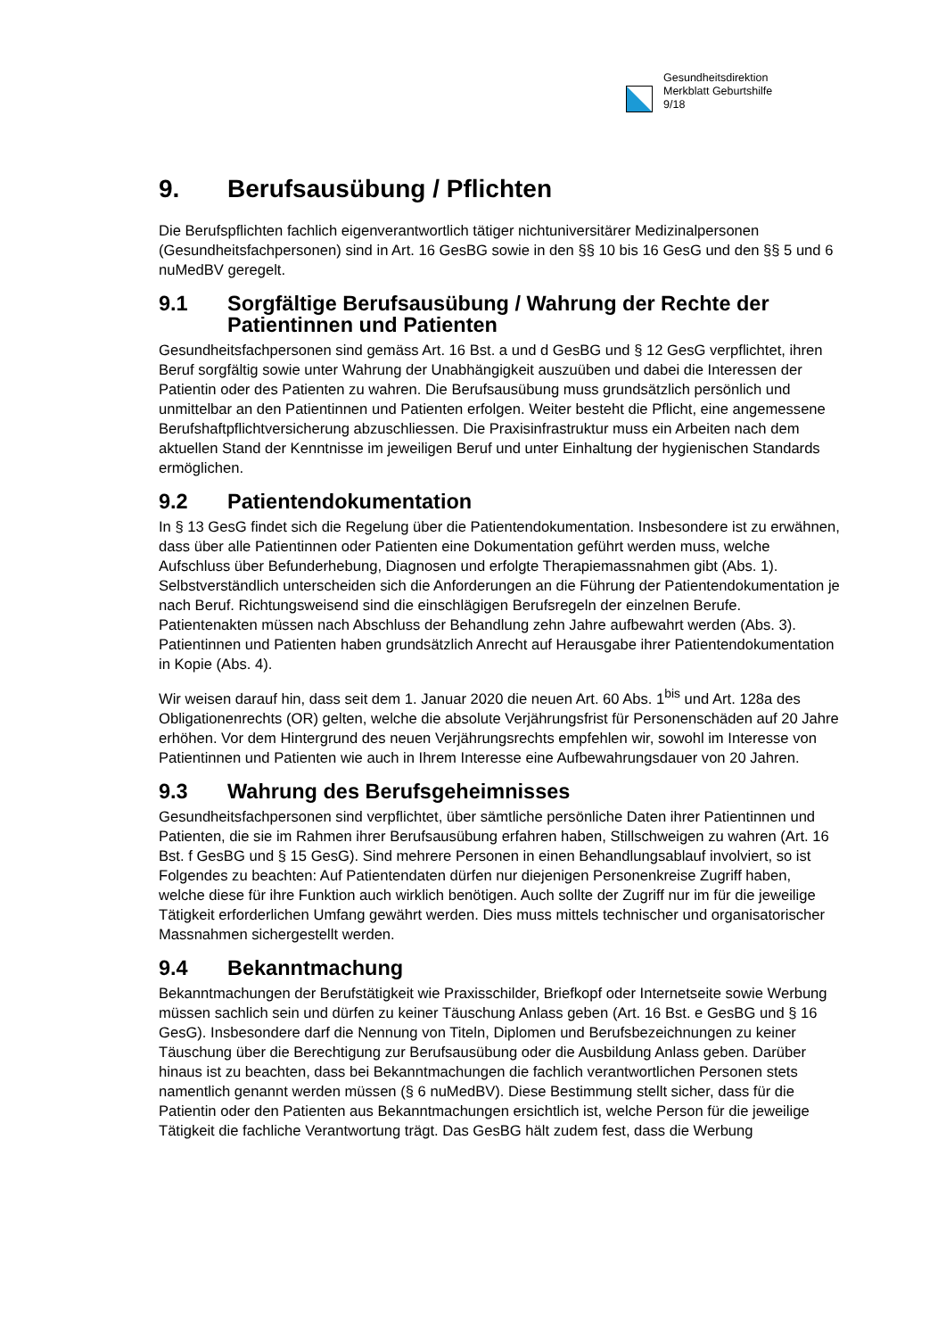Gesundheitsdirektion
Merkblatt Geburtshilfe
9/18
9. Berufsausübung / Pflichten
Die Berufspflichten fachlich eigenverantwortlich tätiger nichtuniversitärer Medizinalpersonen (Gesundheitsfachpersonen) sind in Art. 16 GesBG sowie in den §§ 10 bis 16 GesG und den §§ 5 und 6 nuMedBV geregelt.
9.1 Sorgfältige Berufsausübung / Wahrung der Rechte der Patientinnen und Patienten
Gesundheitsfachpersonen sind gemäss Art. 16 Bst. a und d GesBG und § 12 GesG verpflichtet, ihren Beruf sorgfältig sowie unter Wahrung der Unabhängigkeit auszuüben und dabei die Interessen der Patientin oder des Patienten zu wahren. Die Berufsausübung muss grundsätzlich persönlich und unmittelbar an den Patientinnen und Patienten erfolgen. Weiter besteht die Pflicht, eine angemessene Berufshaftpflichtversicherung abzuschliessen. Die Praxisinfrastruktur muss ein Arbeiten nach dem aktuellen Stand der Kenntnisse im jeweiligen Beruf und unter Einhaltung der hygienischen Standards ermöglichen.
9.2 Patientendokumentation
In § 13 GesG findet sich die Regelung über die Patientendokumentation. Insbesondere ist zu erwähnen, dass über alle Patientinnen oder Patienten eine Dokumentation geführt werden muss, welche Aufschluss über Befunderhebung, Diagnosen und erfolgte Therapiemassnahmen gibt (Abs. 1). Selbstverständlich unterscheiden sich die Anforderungen an die Führung der Patientendokumentation je nach Beruf. Richtungsweisend sind die einschlägigen Berufsregeln der einzelnen Berufe. Patientenakten müssen nach Abschluss der Behandlung zehn Jahre aufbewahrt werden (Abs. 3). Patientinnen und Patienten haben grundsätzlich Anrecht auf Herausgabe ihrer Patientendokumentation in Kopie (Abs. 4).
Wir weisen darauf hin, dass seit dem 1. Januar 2020 die neuen Art. 60 Abs. 1<sup>bis</sup> und Art. 128a des Obligationenrechts (OR) gelten, welche die absolute Verjährungsfrist für Personenschäden auf 20 Jahre erhöhen. Vor dem Hintergrund des neuen Verjährungsrechts empfehlen wir, sowohl im Interesse von Patientinnen und Patienten wie auch in Ihrem Interesse eine Aufbewahrungsdauer von 20 Jahren.
9.3 Wahrung des Berufsgeheimnisses
Gesundheitsfachpersonen sind verpflichtet, über sämtliche persönliche Daten ihrer Patientinnen und Patienten, die sie im Rahmen ihrer Berufsausübung erfahren haben, Stillschweigen zu wahren (Art. 16 Bst. f GesBG und § 15 GesG). Sind mehrere Personen in einen Behandlungsablauf involviert, so ist Folgendes zu beachten: Auf Patientendaten dürfen nur diejenigen Personenkreise Zugriff haben, welche diese für ihre Funktion auch wirklich benötigen. Auch sollte der Zugriff nur im für die jeweilige Tätigkeit erforderlichen Umfang gewährt werden. Dies muss mittels technischer und organisatorischer Massnahmen sichergestellt werden.
9.4 Bekanntmachung
Bekanntmachungen der Berufstätigkeit wie Praxisschilder, Briefkopf oder Internetseite sowie Werbung müssen sachlich sein und dürfen zu keiner Täuschung Anlass geben (Art. 16 Bst. e GesBG und § 16 GesG). Insbesondere darf die Nennung von Titeln, Diplomen und Berufsbezeichnungen zu keiner Täuschung über die Berechtigung zur Berufsausübung oder die Ausbildung Anlass geben. Darüber hinaus ist zu beachten, dass bei Bekanntmachungen die fachlich verantwortlichen Personen stets namentlich genannt werden müssen (§ 6 nuMedBV). Diese Bestimmung stellt sicher, dass für die Patientin oder den Patienten aus Bekanntmachungen ersichtlich ist, welche Person für die jeweilige Tätigkeit die fachliche Verantwortung trägt. Das GesBG hält zudem fest, dass die Werbung